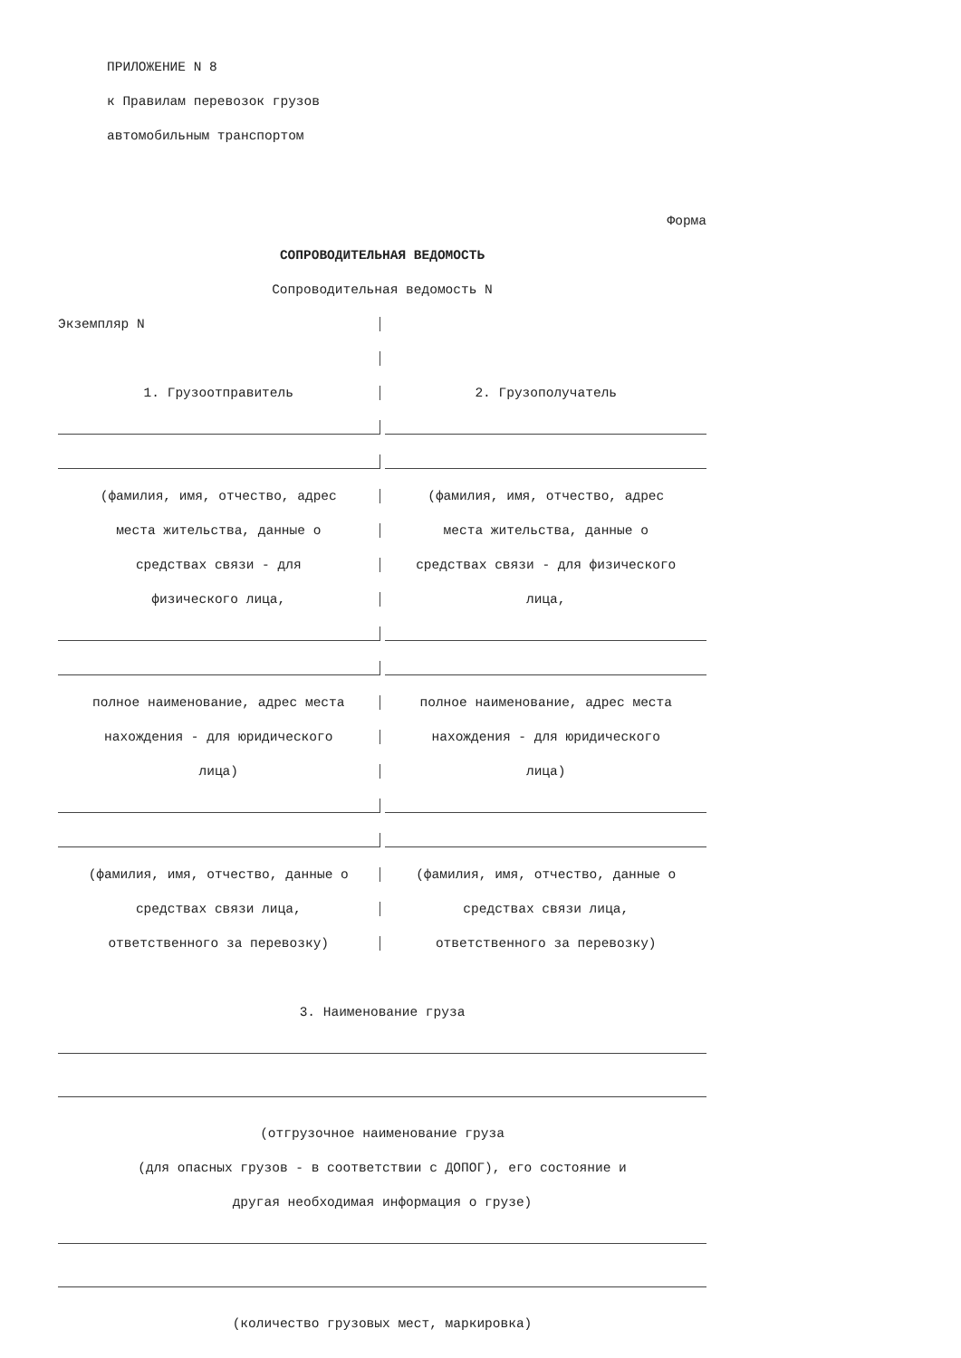ПРИЛОЖЕНИЕ N 8
к Правилам перевозок грузов
автомобильным транспортом
Форма
СОПРОВОДИТЕЛЬНАЯ ВЕДОМОСТЬ
Сопроводительная ведомость N
Экземпляр N
1. Грузоотправитель 2. Грузополучатель
(фамилия, имя, отчество, адрес (фамилия, имя, отчество, адрес
места жительства, данные о места жительства, данные о
средствах связи - для средствах связи - для физического
физического лица, лица,
полное наименование, адрес места полное наименование, адрес места
нахождения - для юридического нахождения - для юридического
лица) лица)
(фамилия, имя, отчество, данные о (фамилия, имя, отчество, данные о
средствах связи лица, средствах связи лица,
ответственного за перевозку) ответственного за перевозку)
3. Наименование груза
(отгрузочное наименование груза
(для опасных грузов - в соответствии с ДОПОГ), его состояние и
другая необходимая информация о грузе)
(количество грузовых мест, маркировка)